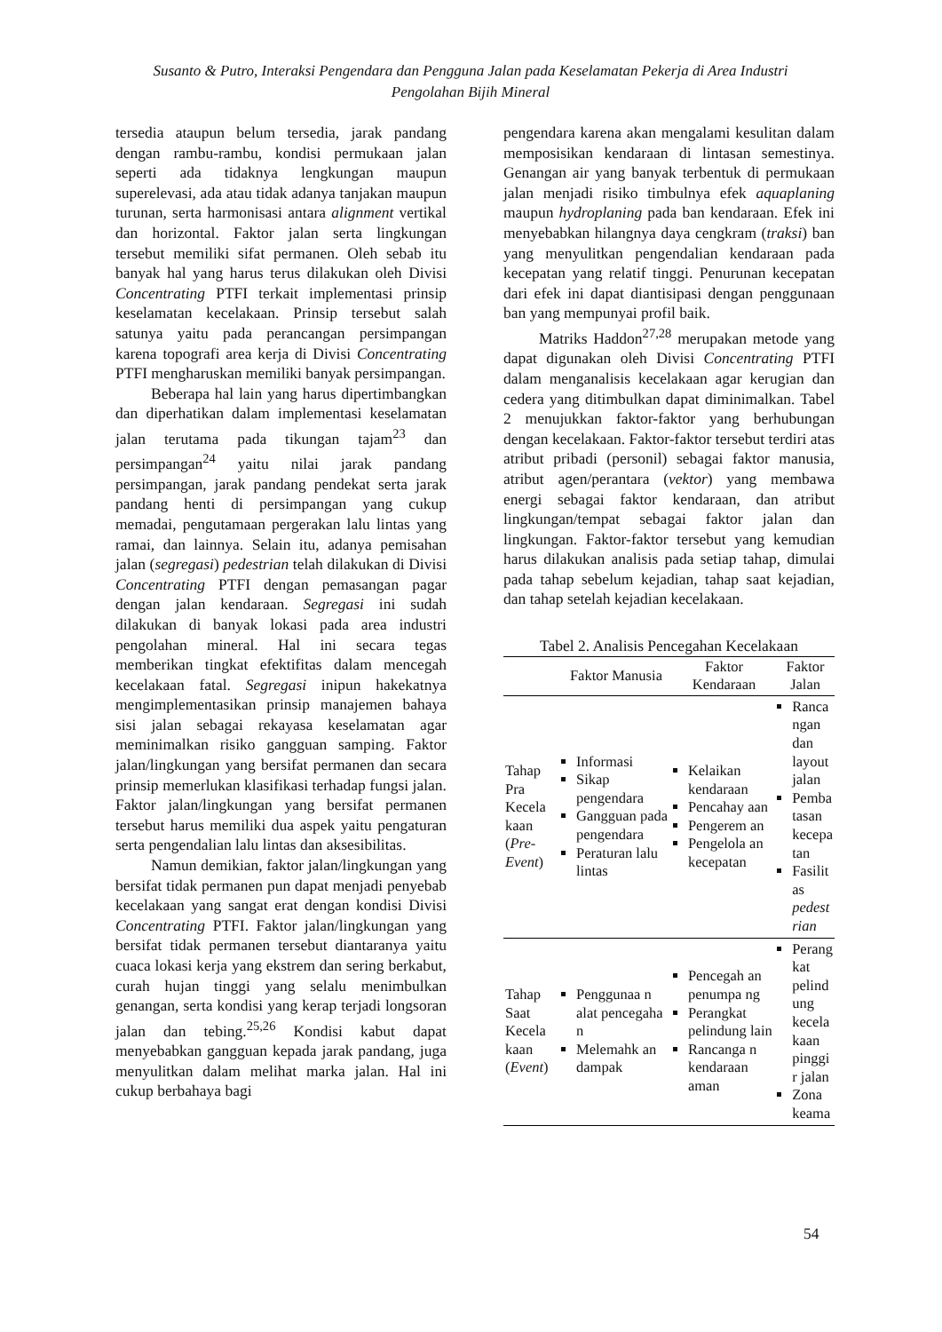Susanto & Putro, Interaksi Pengendara dan Pengguna Jalan pada Keselamatan Pekerja di Area Industri
Pengolahan Bijih Mineral
tersedia ataupun belum tersedia, jarak pandang dengan rambu-rambu, kondisi permukaan jalan seperti ada tidaknya lengkungan maupun superelevasi, ada atau tidak adanya tanjakan maupun turunan, serta harmonisasi antara alignment vertikal dan horizontal. Faktor jalan serta lingkungan tersebut memiliki sifat permanen. Oleh sebab itu banyak hal yang harus terus dilakukan oleh Divisi Concentrating PTFI terkait implementasi prinsip keselamatan kecelakaan. Prinsip tersebut salah satunya yaitu pada perancangan persimpangan karena topografi area kerja di Divisi Concentrating PTFI mengharuskan memiliki banyak persimpangan.
Beberapa hal lain yang harus dipertimbangkan dan diperhatikan dalam implementasi keselamatan jalan terutama pada tikungan tajam<sup>23</sup> dan persimpangan<sup>24</sup> yaitu nilai jarak pandang persimpangan, jarak pandang pendekat serta jarak pandang henti di persimpangan yang cukup memadai, pengutamaan pergerakan lalu lintas yang ramai, dan lainnya. Selain itu, adanya pemisahan jalan (segregasi) pedestrian telah dilakukan di Divisi Concentrating PTFI dengan pemasangan pagar dengan jalan kendaraan. Segregasi ini sudah dilakukan di banyak lokasi pada area industri pengolahan mineral. Hal ini secara tegas memberikan tingkat efektifitas dalam mencegah kecelakaan fatal. Segregasi inipun hakekatnya mengimplementasikan prinsip manajemen bahaya sisi jalan sebagai rekayasa keselamatan agar meminimalkan risiko gangguan samping. Faktor jalan/lingkungan yang bersifat permanen dan secara prinsip memerlukan klasifikasi terhadap fungsi jalan. Faktor jalan/lingkungan yang bersifat permanen tersebut harus memiliki dua aspek yaitu pengaturan serta pengendalian lalu lintas dan aksesibilitas.
Namun demikian, faktor jalan/lingkungan yang bersifat tidak permanen pun dapat menjadi penyebab kecelakaan yang sangat erat dengan kondisi Divisi Concentrating PTFI. Faktor jalan/lingkungan yang bersifat tidak permanen tersebut diantaranya yaitu cuaca lokasi kerja yang ekstrem dan sering berkabut, curah hujan tinggi yang selalu menimbulkan genangan, serta kondisi yang kerap terjadi longsoran jalan dan tebing.<sup>25,26</sup> Kondisi kabut dapat menyebabkan gangguan kepada jarak pandang, juga menyulitkan dalam melihat marka jalan. Hal ini cukup berbahaya bagi
pengendara karena akan mengalami kesulitan dalam memposisikan kendaraan di lintasan semestinya. Genangan air yang banyak terbentuk di permukaan jalan menjadi risiko timbulnya efek aquaplaning maupun hydroplaning pada ban kendaraan. Efek ini menyebabkan hilangnya daya cengkram (traksi) ban yang menyulitkan pengendalian kendaraan pada kecepatan yang relatif tinggi. Penurunan kecepatan dari efek ini dapat diantisipasi dengan penggunaan ban yang mempunyai profil baik.
Matriks Haddon<sup>27,28</sup> merupakan metode yang dapat digunakan oleh Divisi Concentrating PTFI dalam menganalisis kecelakaan agar kerugian dan cedera yang ditimbulkan dapat diminimalkan. Tabel 2 menujukkan faktor-faktor yang berhubungan dengan kecelakaan. Faktor-faktor tersebut terdiri atas atribut pribadi (personil) sebagai faktor manusia, atribut agen/perantara (vektor) yang membawa energi sebagai faktor kendaraan, dan atribut lingkungan/tempat sebagai faktor jalan dan lingkungan. Faktor-faktor tersebut yang kemudian harus dilakukan analisis pada setiap tahap, dimulai pada tahap sebelum kejadian, tahap saat kejadian, dan tahap setelah kejadian kecelakaan.
Tabel 2. Analisis Pencegahan Kecelakaan
| | Faktor Manusia | Faktor Kendaraan | Faktor Jalan |
| --- | --- | --- | --- |
| Tahap Pra Kecela kaan ( Pre-Event ) | Informasi Sikap pengendara Gangguan pada pengendara Peraturan lalu lintas | Kelaikan kendaraan Pencahay aan Pengerem an Pengelola an kecepatan | Ranca ngan dan layout jalan Pemba tasan kecepa tan Fasilit as pedest rian |
| Tahap Saat Kecela kaan ( Event ) | Penggunaa n alat pencegaha n Melemahk an dampak | Pencegah an penumpa ng Perangkat pelindung lain Rancanga n kendaraan aman | Perang kat pelind ung kecela kaan pinggi r jalan Zona keama |
54